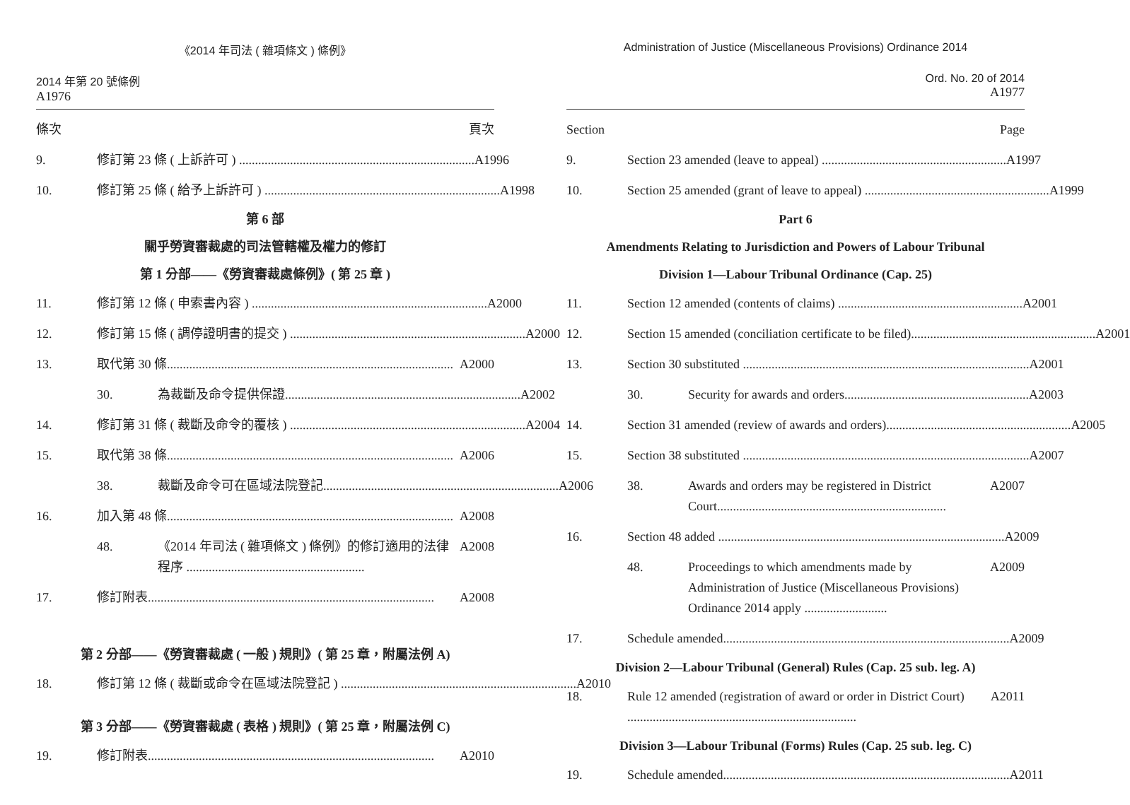《2014 年司法 ( 雜項條文 ) 條例》
2014 年第 20 號條例
A1976
條次 頁次
9. 修訂第 23 條 ( 上訴許可 ) .......................................................................... A1996
10. 修訂第 25 條 ( 給予上訴許可 ) .......................................................................... A1998
第 6 部
關乎勞資審裁處的司法管轄權及權力的修訂
第 1 分部——《勞資審裁處條例》( 第 25 章 )
11. 修訂第 12 條 ( 申索書內容 ) .......................................................................... A2000
12. 修訂第 15 條 ( 調停證明書的提交 ) .......................................................................... A2000
13. 取代第 30 條.......................................................................................... A2000
30. 為裁斷及命令提供保證.......................................................................... A2002
14. 修訂第 31 條 ( 裁斷及命令的覆核 ) .......................................................................... A2004
15. 取代第 38 條.......................................................................................... A2006
38. 裁斷及命令可在區域法院登記.......................................................................... A2006
16. 加入第 48 條.......................................................................................... A2008
48. 《2014 年司法 ( 雜項條文 ) 條例》的修訂適用的法律程序 ........................................................ A2008
17. 修訂附表.......................................................................................... A2008
第 2 分部——《勞資審裁處 ( 一般 ) 規則》( 第 25 章，附屬法例 A)
18. 修訂第 12 條 ( 裁斷或命令在區域法院登記 ) .......................................................................... A2010
第 3 分部——《勞資審裁處 ( 表格 ) 規則》( 第 25 章，附屬法例 C)
19. 修訂附表.......................................................................................... A2010
Administration of Justice (Miscellaneous Provisions) Ordinance 2014
Ord. No. 20 of 2014
A1977
Section Page
9. Section 23 amended (leave to appeal) .......................................................... A1997
10. Section 25 amended (grant of leave to appeal) .......................................................... A1999
Part 6
Amendments Relating to Jurisdiction and Powers of Labour Tribunal
Division 1—Labour Tribunal Ordinance (Cap. 25)
11. Section 12 amended (contents of claims) .......................................................... A2001
12. Section 15 amended (conciliation certificate to be filed).......................................................... A2001
13. Section 30 substituted .......................................................................................... A2001
30. Security for awards and orders.......................................................... A2003
14. Section 31 amended (review of awards and orders).......................................................... A2005
15. Section 38 substituted .......................................................................................... A2007
38. Awards and orders may be registered in District Court........................................................................ A2007
16. Section 48 added .......................................................................................... A2009
48. Proceedings to which amendments made by Administration of Justice (Miscellaneous Provisions) Ordinance 2014 apply .......................... A2009
17. Schedule amended.......................................................................................... A2009
Division 2—Labour Tribunal (General) Rules (Cap. 25 sub. leg. A)
18. Rule 12 amended (registration of award or order in District Court) ........................................................................ A2011
Division 3—Labour Tribunal (Forms) Rules (Cap. 25 sub. leg. C)
19. Schedule amended.......................................................................................... A2011